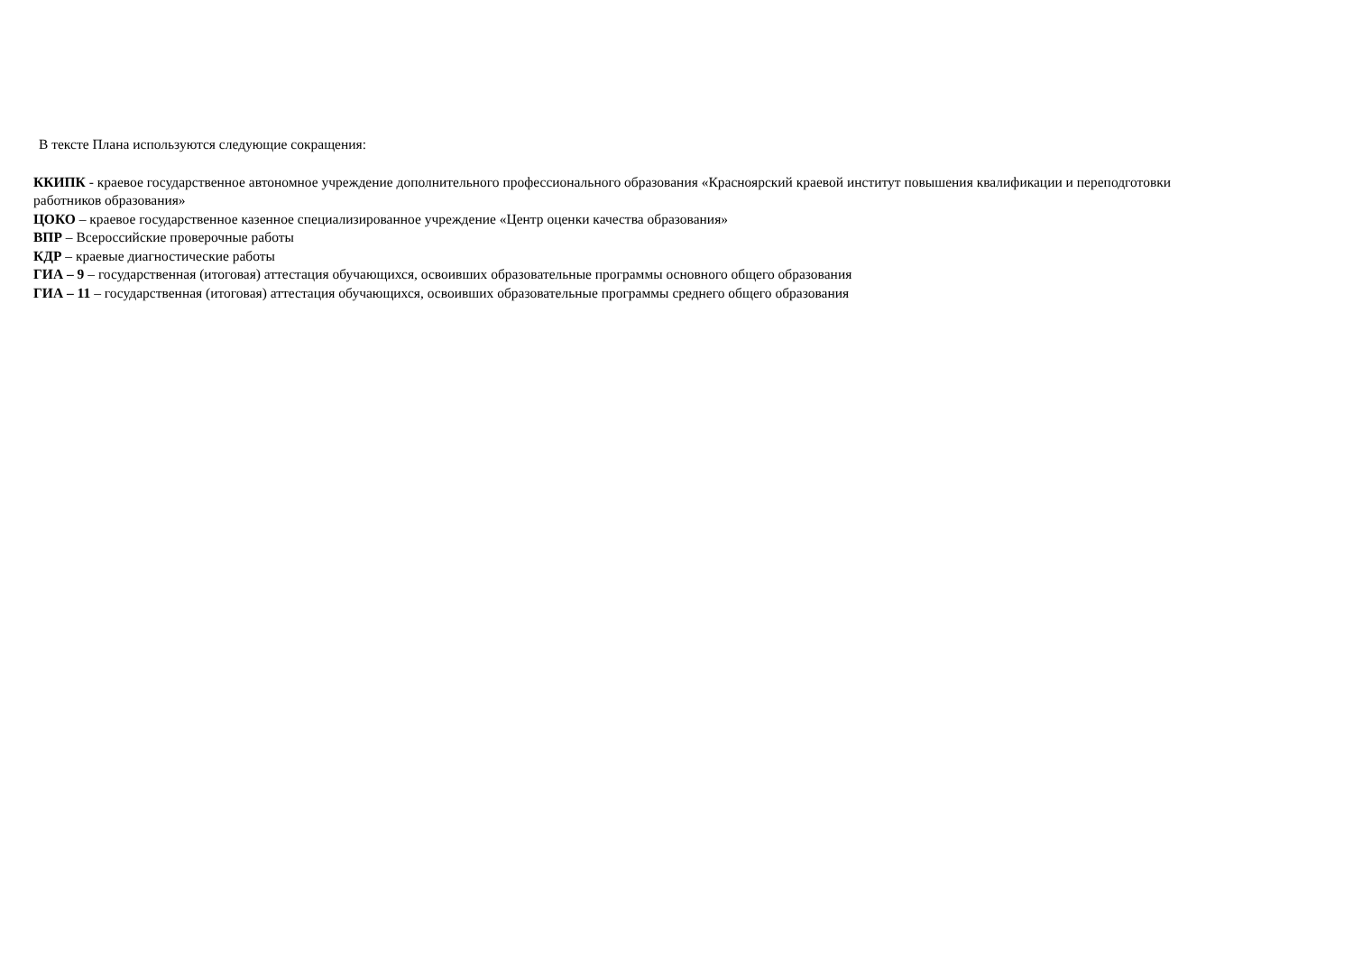В тексте Плана используются следующие сокращения:
ККИПК - краевое государственное автономное учреждение дополнительного профессионального образования «Красноярский краевой институт повышения квалификации и переподготовки работников образования»
ЦОКО – краевое государственное казенное специализированное учреждение «Центр оценки качества образования»
ВПР – Всероссийские проверочные работы
КДР – краевые диагностические работы
ГИА – 9 – государственная (итоговая) аттестация обучающихся, освоивших образовательные программы основного общего образования
ГИА – 11 – государственная (итоговая) аттестация обучающихся, освоивших образовательные программы среднего общего образования